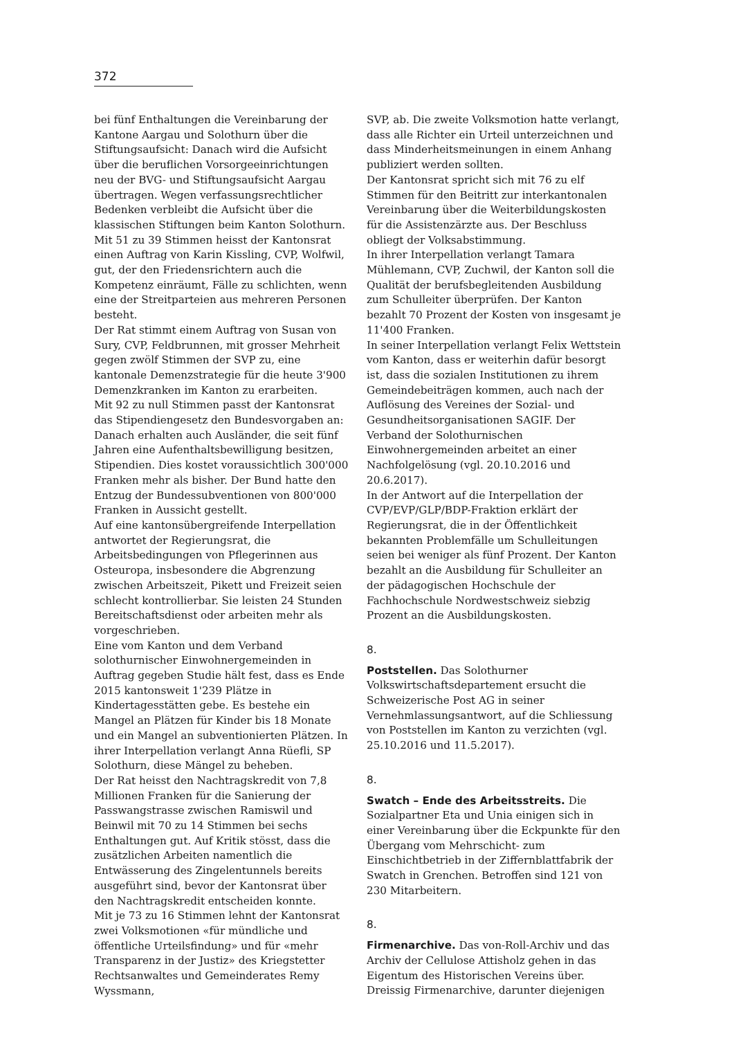372
bei fünf Enthaltungen die Vereinbarung der Kantone Aargau und Solothurn über die Stiftungsaufsicht: Danach wird die Aufsicht über die beruflichen Vorsorgeeinrichtungen neu der BVG- und Stiftungsaufsicht Aargau übertragen. Wegen verfassungsrechtlicher Bedenken verbleibt die Aufsicht über die klassischen Stiftungen beim Kanton Solothurn.
Mit 51 zu 39 Stimmen heisst der Kantonsrat einen Auftrag von Karin Kissling, CVP, Wolfwil, gut, der den Friedensrichtern auch die Kompetenz einräumt, Fälle zu schlichten, wenn eine der Streitparteien aus mehreren Personen besteht.
Der Rat stimmt einem Auftrag von Susan von Sury, CVP, Feldbrunnen, mit grosser Mehrheit gegen zwölf Stimmen der SVP zu, eine kantonale Demenzstrategie für die heute 3'900 Demenzkranken im Kanton zu erarbeiten.
Mit 92 zu null Stimmen passt der Kantonsrat das Stipendiengesetz den Bundesvorgaben an: Danach erhalten auch Ausländer, die seit fünf Jahren eine Aufenthaltsbewilligung besitzen, Stipendien. Dies kostet voraussichtlich 300'000 Franken mehr als bisher. Der Bund hatte den Entzug der Bundessubventionen von 800'000 Franken in Aussicht gestellt.
Auf eine kantonsübergreifende Interpellation antwortet der Regierungsrat, die Arbeitsbedingungen von Pflegerinnen aus Osteuropa, insbesondere die Abgrenzung zwischen Arbeitszeit, Pikett und Freizeit seien schlecht kontrollierbar. Sie leisten 24 Stunden Bereitschaftsdienst oder arbeiten mehr als vorgeschrieben.
Eine vom Kanton und dem Verband solothurnischer Einwohnergemeinden in Auftrag gegeben Studie hält fest, dass es Ende 2015 kantonsweit 1'239 Plätze in Kindertagesstätten gebe. Es bestehe ein Mangel an Plätzen für Kinder bis 18 Monate und ein Mangel an subventionierten Plätzen. In ihrer Interpellation verlangt Anna Rüefli, SP Solothurn, diese Mängel zu beheben.
Der Rat heisst den Nachtragskredit von 7,8 Millionen Franken für die Sanierung der Passwangstrasse zwischen Ramiswil und Beinwil mit 70 zu 14 Stimmen bei sechs Enthaltungen gut. Auf Kritik stösst, dass die zusätzlichen Arbeiten namentlich die Entwässerung des Zingelentunnels bereits ausgeführt sind, bevor der Kantonsrat über den Nachtragskredit entscheiden konnte.
Mit je 73 zu 16 Stimmen lehnt der Kantonsrat zwei Volksmotionen «für mündliche und öffentliche Urteilsfindung» und für «mehr Transparenz in der Justiz» des Kriegstetter Rechtsanwaltes und Gemeinderates Remy Wyssmann,
SVP, ab. Die zweite Volksmotion hatte verlangt, dass alle Richter ein Urteil unterzeichnen und dass Minderheitsmeinungen in einem Anhang publiziert werden sollten.
Der Kantonsrat spricht sich mit 76 zu elf Stimmen für den Beitritt zur interkantonalen Vereinbarung über die Weiterbildungskosten für die Assistenzärzte aus. Der Beschluss obliegt der Volksabstimmung.
In ihrer Interpellation verlangt Tamara Mühlemann, CVP, Zuchwil, der Kanton soll die Qualität der berufsbegleitenden Ausbildung zum Schulleiter überprüfen. Der Kanton bezahlt 70 Prozent der Kosten von insgesamt je 11'400 Franken.
In seiner Interpellation verlangt Felix Wettstein vom Kanton, dass er weiterhin dafür besorgt ist, dass die sozialen Institutionen zu ihrem Gemeindebeiträgen kommen, auch nach der Auflösung des Vereines der Sozial- und Gesundheitsorganisationen SAGIF. Der Verband der Solothurnischen Einwohnergemeinden arbeitet an einer Nachfolgelösung (vgl. 20.10.2016 und 20.6.2017).
In der Antwort auf die Interpellation der CVP/EVP/GLP/BDP-Fraktion erklärt der Regierungsrat, die in der Öffentlichkeit bekannten Problemfälle um Schulleitungen seien bei weniger als fünf Prozent. Der Kanton bezahlt an die Ausbildung für Schulleiter an der pädagogischen Hochschule der Fachhochschule Nordwestschweiz siebzig Prozent an die Ausbildungskosten.
8.
Poststellen. Das Solothurner Volkswirtschaftsdepartement ersucht die Schweizerische Post AG in seiner Vernehmlassungsantwort, auf die Schliessung von Poststellen im Kanton zu verzichten (vgl. 25.10.2016 und 11.5.2017).
8.
Swatch – Ende des Arbeitsstreits. Die Sozialpartner Eta und Unia einigen sich in einer Vereinbarung über die Eckpunkte für den Übergang vom Mehrschicht- zum Einschichtbetrieb in der Ziffernblattfabrik der Swatch in Grenchen. Betroffen sind 121 von 230 Mitarbeitern.
8.
Firmenarchive. Das von-Roll-Archiv und das Archiv der Cellulose Attisholz gehen in das Eigentum des Historischen Vereins über. Dreissig Firmenarchive, darunter diejenigen